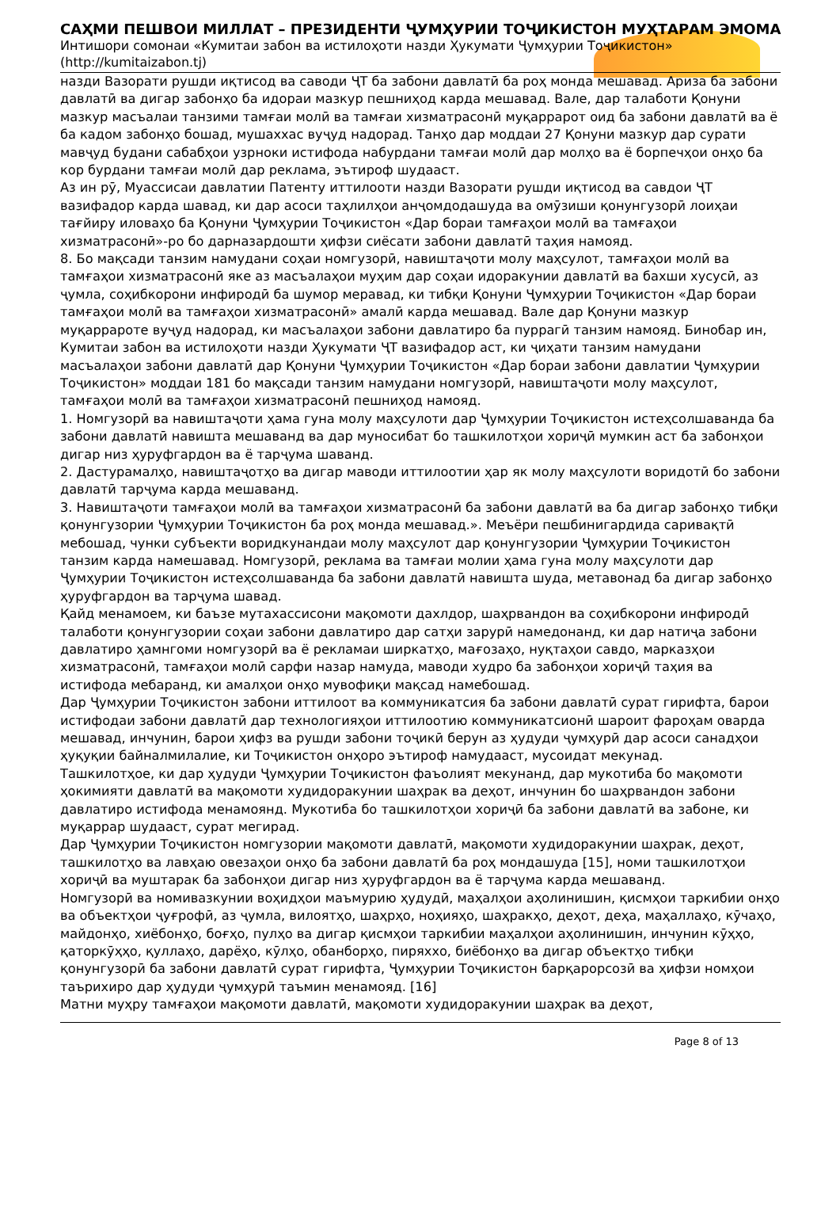САҲМИ ПЕШВОИ МИЛЛАТ – ПРЕЗИДЕНТИ ҶУМҲУРИИ ТОҶИКИСТОН МУҲТАРАМ ЭМОМА
Интишори сомонаи «Кумитаи забон ва истилоҳоти назди Ҳукумати Ҷумҳурии Тоҷикистон»
(http://kumitaizabon.tj)
назди Вазорати рушди иқтисод ва саводи ҶТ ба забони давлатӣ ба роҳ монда мешавад. Ариза ба забони давлатӣ ва дигар забонҳо ба идораи мазкур пешниҳод карда мешавад. Вале, дар талаботи Қонуни мазкур масъалаи танзими тамғаи молӣ ва тамғаи хизматрасонӣ муқаррарот оид ба забони давлатӣ ва ё ба кадом забонҳо бошад, мушаххас вуҷуд надорад. Танҳо дар моддаи 27 Қонуни мазкур дар сурати мавҷуд будани сабабҳои узрноки истифода набурдани тамғаи молӣ дар молҳо ва ё борпечҳои онҳо ба кор бурдани тамғаи молӣ дар реклама, эътироф шудааст.
Аз ин рӯ, Муассисаи давлатии Патенту иттилооти назди Вазорати рушди иқтисод ва савдои ҶТ вазифадор карда шавад, ки дар асоси таҳлилҳои анҷомдодашуда ва омӯзиши қонунгузорӣ лоиҳаи тағйиру иловаҳо ба Қонуни Ҷумҳурии Тоҷикистон «Дар бораи тамғаҳои молӣ ва тамғаҳои хизматрасонӣ»-ро бо дарназардошти ҳифзи сиёсати забони давлатӣ таҳия намояд.
8. Бо мақсади танзим намудани соҳаи номгузорӣ, навиштаҷоти молу маҳсулот, тамғаҳои молӣ ва тамғаҳои хизматрасонӣ яке аз масъалаҳои муҳим дар соҳаи идоракунии давлатӣ ва бахши хусусӣ, аз ҷумла, соҳибкорони инфиродӣ ба шумор меравад, ки тибқи Қонуни Ҷумҳурии Тоҷикистон «Дар бораи тамғаҳои молӣ ва тамғаҳои хизматрасонӣ» амалӣ карда мешавад. Вале дар Қонуни мазкур муқаррароте вуҷуд надорад, ки масъалаҳои забони давлатиро ба пуррагӣ танзим намояд. Бинобар ин, Кумитаи забон ва истилоҳоти назди Ҳукумати ҶТ вазифадор аст, ки ҷиҳати танзим намудани масъалаҳои забони давлатӣ дар Қонуни Ҷумҳурии Тоҷикистон «Дар бораи забони давлатии Ҷумҳурии Тоҷикистон» моддаи 181 бо мақсади танзим намудани номгузорӣ, навиштаҷоти молу маҳсулот, тамғаҳои молӣ ва тамғаҳои хизматрасонӣ пешниҳод намояд.
1. Номгузорӣ ва навиштаҷоти ҳама гуна молу маҳсулоти дар Ҷумҳурии Тоҷикистон истеҳсолшаванда ба забони давлатӣ навишта мешаванд ва дар муносибат бо ташкилотҳои хориҷӣ мумкин аст ба забонҳои дигар низ ҳуруфгардон ва ё тарҷума шаванд.
2. Дастурамалҳо, навиштаҷотҳо ва дигар маводи иттилоотии ҳар як молу маҳсулоти воридотӣ бо забони давлатӣ тарҷума карда мешаванд.
3. Навиштаҷоти тамғаҳои молӣ ва тамғаҳои хизматрасонӣ ба забони давлатӣ ва ба дигар забонҳо тибқи қонунгузории Ҷумҳурии Тоҷикистон ба роҳ монда мешавад.». Меъёри пешбинигардида саривақтӣ мебошад, чунки субъекти воридкунандаи молу маҳсулот дар қонунгузории Ҷумҳурии Тоҷикистон танзим карда намешавад. Номгузорӣ, реклама ва тамғаи молии ҳама гуна молу маҳсулоти дар Ҷумҳурии Тоҷикистон истеҳсолшаванда ба забони давлатӣ навишта шуда, метавонад ба дигар забонҳо ҳуруфгардон ва тарҷума шавад.
Қайд менамоем, ки баъзе мутахассисони мақомоти дахлдор, шаҳрвандон ва соҳибкорони инфиродӣ талаботи қонунгузории соҳаи забони давлатиро дар сатҳи зарурӣ намедонанд, ки дар натиҷа забони давлатиро ҳамнгоми номгузорӣ ва ё рекламаи ширкатҳо, мағозаҳо, нуқтаҳои савдо, марказҳои хизматрасонӣ, тамғаҳои молӣ сарфи назар намуда, маводи худро ба забонҳои хориҷӣ таҳия ва истифода мебаранд, ки амалҳои онҳо мувофиқи мақсад намебошад.
Дар Ҷумҳурии Тоҷикистон забони иттилоот ва коммуникатсия ба забони давлатӣ сурат гирифта, барои истифодаи забони давлатӣ дар технологияҳои иттилоотию коммуникатсионӣ шароит фароҳам оварда мешавад, инчунин, барои ҳифз ва рушди забони тоҷикӣ берун аз ҳудуди ҷумҳурӣ дар асоси санадҳои ҳуқуқии байналмилалие, ки Тоҷикистон онҳоро эътироф намудааст, мусоидат мекунад.
Ташкилотҳое, ки дар ҳудуди Ҷумҳурии Тоҷикистон фаъолият мекунанд, дар мукотиба бо мақомоти ҳокимияти давлатӣ ва мақомоти худидоракунии шаҳрак ва деҳот, инчунин бо шаҳрвандон забони давлатиро истифода менамоянд. Мукотиба бо ташкилотҳои хориҷӣ ба забони давлатӣ ва забоне, ки муқаррар шудааст, сурат мегирад.
Дар Ҷумҳурии Тоҷикистон номгузории мақомоти давлатӣ, мақомоти худидоракунии шаҳрак, деҳот, ташкилотҳо ва лавҳаю овезаҳои онҳо ба забони давлатӣ ба роҳ мондашуда [15], номи ташкилотҳои хориҷӣ ва муштарак ба забонҳои дигар низ ҳуруфгардон ва ё тарҷума карда мешаванд.
Номгузорӣ ва номивазкунии воҳидҳои маъмурию ҳудудӣ, маҳалҳои аҳолинишин, қисмҳои таркибии онҳо ва объектҳои ҷуғрофӣ, аз ҷумла, вилоятҳо, шаҳрҳо, ноҳияҳо, шаҳракҳо, деҳот, деҳа, маҳаллаҳо, кӯчаҳо, майдонҳо, хиёбонҳо, боғҳо, пулҳо ва дигар қисмҳои таркибии маҳалҳои аҳолинишин, инчунин кӯҳҳо, қаторкӯҳҳо, қуллаҳо, дарёҳо, кӯлҳо, обанборҳо, пиряххо, биёбонҳо ва дигар объектҳо тибқи қонунгузорӣ ба забони давлатӣ сурат гирифта, Ҷумҳурии Тоҷикистон барқарорсозӣ ва ҳифзи номҳои таърихиро дар ҳудуди ҷумҳурӣ таъмин менамояд. [16]
Матни муҳру тамғаҳои мақомоти давлатӣ, мақомоти худидоракунии шаҳрак ва деҳот,
Page 8 of 13